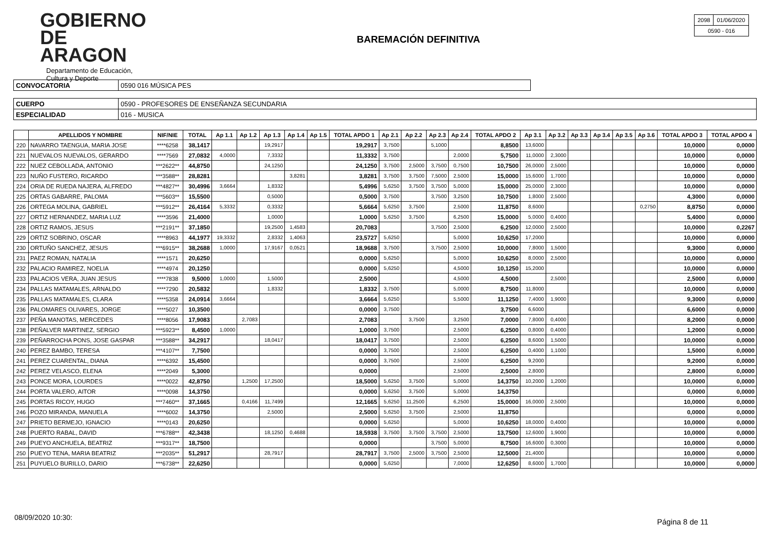GOBIERNO
DE ARAGON
Departamento de Educación,
Cultura y Deporte
BAREMACIÓN DEFINITIVA
| 2098 | 01/06/2020 |
| 0590 - 016 | |
| CONVOCATORIA | 0590 016 MÚSICA PES |
| CUERPO | 0590 - PROFESORES DE ENSEÑANZA SECUNDARIA |
| ESPECIALIDAD | 016 - MUSICA |
| | APELLIDOS Y NOMBRE | NIF/NIE | TOTAL | Ap 1.1 | Ap 1.2 | Ap 1.3 | Ap 1.4 | Ap 1.5 | TOTAL APDO 1 | Ap 2.1 | Ap 2.2 | Ap 2.3 | Ap 2.4 | TOTAL APDO 2 | Ap 3.1 | Ap 3.2 | Ap 3.3 | Ap 3.4 | Ap 3.5 | Ap 3.6 | TOTAL APDO 3 | TOTAL APDO 4 |
| --- | --- | --- | --- | --- | --- | --- | --- | --- | --- | --- | --- | --- | --- | --- | --- | --- | --- | --- | --- | --- | --- | --- |
| 220 | NAVARRO TAENGUA, MARIA JOSE | ****6258 | 38,1417 | | | 19,2917 | | | 19,2917 | 3,7500 | | 5,1000 | | 8,8500 | 13,6000 | | | | | | 10,0000 | 0,0000 |
| 221 | NUEVALOS NUEVALOS, GERARDO | ****7569 | 27,0832 | 4,0000 | | 7,3332 | | | 11,3332 | 3,7500 | | | 2,0000 | 5,7500 | 11,0000 | 2,3000 | | | | | 10,0000 | 0,0000 |
| 222 | NUEZ CEBOLLADA, ANTONIO | ***2622** | 44,8750 | | | 24,1250 | | | 24,1250 | 3,7500 | 2,5000 | 3,7500 | 0,7500 | 10,7500 | 26,0000 | 2,5000 | | | | | 10,0000 | 0,0000 |
| 223 | NUÑO FUSTERO, RICARDO | ***3588** | 28,8281 | | | | 3,8281 | | 3,8281 | 3,7500 | 3,7500 | 7,5000 | 2,5000 | 15,0000 | 15,6000 | 1,7000 | | | | | 10,0000 | 0,0000 |
| 224 | ORIA DE RUEDA NAJERA, ALFREDO | ***4827** | 30,4996 | 3,6664 | | 1,8332 | | | 5,4996 | 5,6250 | 3,7500 | 3,7500 | 5,0000 | 15,0000 | 25,0000 | 2,3000 | | | | | 10,0000 | 0,0000 |
| 225 | ORTAS GABARRE, PALOMA | ***5603** | 15,5500 | | | 0,5000 | | | 0,5000 | 3,7500 | | 3,7500 | 3,2500 | 10,7500 | 1,8000 | 2,5000 | | | | | 4,3000 | 0,0000 |
| 226 | ORTEGA MOLINA, GABRIEL | ***5912** | 26,4164 | 5,3332 | | 0,3332 | | | 5,6664 | 5,6250 | 3,7500 | | 2,5000 | 11,8750 | 8,6000 | | | | | 0,2750 | 8,8750 | 0,0000 |
| 227 | ORTIZ HERNANDEZ, MARIA LUZ | ****3596 | 21,4000 | | | 1,0000 | | | 1,0000 | 5,6250 | 3,7500 | | 6,2500 | 15,0000 | 5,0000 | 0,4000 | | | | | 5,4000 | 0,0000 |
| 228 | ORTIZ RAMOS, JESUS | ***2191** | 37,1850 | | | 19,2500 | 1,4583 | | 20,7083 | | | 3,7500 | 2,5000 | 6,2500 | 12,0000 | 2,5000 | | | | | 10,0000 | 0,2267 |
| 229 | ORTIZ SOBRINO, OSCAR | ****8963 | 44,1977 | 19,3332 | | 2,8332 | 1,4063 | | 23,5727 | 5,6250 | | | 5,0000 | 10,6250 | 17,2000 | | | | | | 10,0000 | 0,0000 |
| 230 | ORTUÑO SANCHEZ, JESUS | ***6915** | 38,2688 | 1,0000 | | 17,9167 | 0,0521 | | 18,9688 | 3,7500 | | 3,7500 | 2,5000 | 10,0000 | 7,8000 | 1,5000 | | | | | 9,3000 | 0,0000 |
| 231 | PAEZ ROMAN, NATALIA | ****1571 | 20,6250 | | | | | | 0,0000 | 5,6250 | | | 5,0000 | 10,6250 | 8,0000 | 2,5000 | | | | | 10,0000 | 0,0000 |
| 232 | PALACIO RAMIREZ, NOELIA | ****4974 | 20,1250 | | | | | | 0,0000 | 5,6250 | | | 4,5000 | 10,1250 | 15,2000 | | | | | | 10,0000 | 0,0000 |
| 233 | PALACIOS VERA, JUAN JESUS | ****7838 | 9,5000 | 1,0000 | | 1,5000 | | | 2,5000 | | | | 4,5000 | 4,5000 | | 2,5000 | | | | | 2,5000 | 0,0000 |
| 234 | PALLAS MATAMALES, ARNALDO | ****7290 | 20,5832 | | | 1,8332 | | | 1,8332 | 3,7500 | | | 5,0000 | 8,7500 | 11,8000 | | | | | | 10,0000 | 0,0000 |
| 235 | PALLAS MATAMALES, CLARA | ****5358 | 24,0914 | 3,6664 | | | | | 3,6664 | 5,6250 | | | 5,5000 | 11,1250 | 7,4000 | 1,9000 | | | | | 9,3000 | 0,0000 |
| 236 | PALOMARES OLIVARES, JORGE | ****5027 | 10,3500 | | | | | | 0,0000 | 3,7500 | | | | 3,7500 | 6,6000 | | | | | | 6,6000 | 0,0000 |
| 237 | PEÑA MANOTAS, MERCEDES | ****8056 | 17,9083 | | 2,7083 | | | | 2,7083 | | 3,7500 | | 3,2500 | 7,0000 | 7,8000 | 0,4000 | | | | | 8,2000 | 0,0000 |
| 238 | PEÑALVER MARTINEZ, SERGIO | ***5923** | 8,4500 | 1,0000 | | | | | 1,0000 | 3,7500 | | | 2,5000 | 6,2500 | 0,8000 | 0,4000 | | | | | 1,2000 | 0,0000 |
| 239 | PEÑARROCHA PONS, JOSE GASPAR | ***3588** | 34,2917 | | | 18,0417 | | | 18,0417 | 3,7500 | | | 2,5000 | 6,2500 | 8,6000 | 1,5000 | | | | | 10,0000 | 0,0000 |
| 240 | PEREZ BAMBO, TERESA | ***4107** | 7,7500 | | | | | | 0,0000 | 3,7500 | | | 2,5000 | 6,2500 | 0,4000 | 1,1000 | | | | | 1,5000 | 0,0000 |
| 241 | PEREZ CUARENTAL, DIANA | ****6392 | 15,4500 | | | | | | 0,0000 | 3,7500 | | | 2,5000 | 6,2500 | 9,2000 | | | | | | 9,2000 | 0,0000 |
| 242 | PEREZ VELASCO, ELENA | ****2049 | 5,3000 | | | | | | 0,0000 | | | | 2,5000 | 2,5000 | 2,8000 | | | | | | 2,8000 | 0,0000 |
| 243 | PONCE MORA, LOURDES | ****0022 | 42,8750 | | 1,2500 | 17,2500 | | | 18,5000 | 5,6250 | 3,7500 | | 5,0000 | 14,3750 | 10,2000 | 1,2000 | | | | | 10,0000 | 0,0000 |
| 244 | PORTA VALERO, AITOR | ****0098 | 14,3750 | | | | | | 0,0000 | 5,6250 | 3,7500 | | 5,0000 | 14,3750 | | | | | | | 0,0000 | 0,0000 |
| 245 | PORTAS RICOY, HUGO | ***7460** | 37,1665 | | 0,4166 | 11,7499 | | | 12,1665 | 5,6250 | 11,2500 | | 6,2500 | 15,0000 | 16,0000 | 2,5000 | | | | | 10,0000 | 0,0000 |
| 246 | POZO MIRANDA, MANUELA | ****6002 | 14,3750 | | | 2,5000 | | | 2,5000 | 5,6250 | 3,7500 | | 2,5000 | 11,8750 | | | | | | | 0,0000 | 0,0000 |
| 247 | PRIETO BERMEJO, IGNACIO | ****0143 | 20,6250 | | | | | | 0,0000 | 5,6250 | | | 5,0000 | 10,6250 | 18,0000 | 0,4000 | | | | | 10,0000 | 0,0000 |
| 248 | PUERTO RABAL, DAVID | ***6788** | 42,3438 | | | 18,1250 | 0,4688 | | 18,5938 | 3,7500 | 3,7500 | 3,7500 | 2,5000 | 13,7500 | 12,6000 | 1,9000 | | | | | 10,0000 | 0,0000 |
| 249 | PUEYO ANCHUELA, BEATRIZ | ***9317** | 18,7500 | | | | | | 0,0000 | | | 3,7500 | 5,0000 | 8,7500 | 16,6000 | 0,3000 | | | | | 10,0000 | 0,0000 |
| 250 | PUEYO TENA, MARIA BEATRIZ | ***2035** | 51,2917 | | | 28,7917 | | | 28,7917 | 3,7500 | 2,5000 | 3,7500 | 2,5000 | 12,5000 | 21,4000 | | | | | | 10,0000 | 0,0000 |
| 251 | PUYUELO BURILLO, DARIO | ***6738** | 22,6250 | | | | | | 0,0000 | 5,6250 | | | 7,0000 | 12,6250 | 8,6000 | 1,7000 | | | | | 10,0000 | 0,0000 |
08/09/2020 10:30: Página 8 de 11